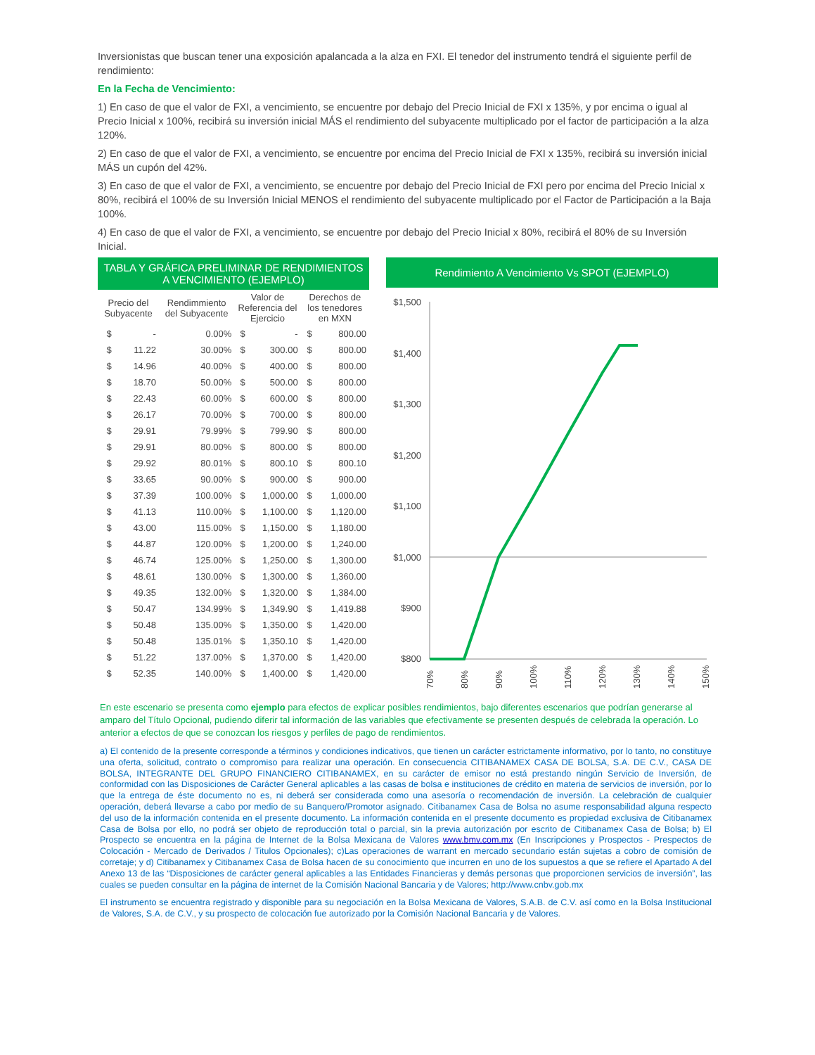Inversionistas que buscan tener una exposición apalancada a la alza en FXI. El tenedor del instrumento tendrá el siguiente perfil de rendimiento:
En la Fecha de Vencimiento:
1) En caso de que el valor de FXI, a vencimiento, se encuentre por debajo del Precio Inicial de FXI x 135%, y por encima o igual al Precio Inicial x 100%, recibirá su inversión inicial MÁS el rendimiento del subyacente multiplicado por el factor de participación a la alza 120%.
2) En caso de que el valor de FXI, a vencimiento, se encuentre por encima del Precio Inicial de FXI x 135%, recibirá su inversión inicial MÁS un cupón del 42%.
3) En caso de que el valor de FXI, a vencimiento, se encuentre por debajo del Precio Inicial de FXI pero por encima del Precio Inicial x 80%, recibirá el 100% de su Inversión Inicial MENOS el rendimiento del subyacente multiplicado por el Factor de Participación a la Baja 100%.
4) En caso de que el valor de FXI, a vencimiento, se encuentre por debajo del Precio Inicial x 80%, recibirá el 80% de su Inversión Inicial.
TABLA Y GRÁFICA PRELIMINAR DE RENDIMIENTOS A VENCIMIENTO (EJEMPLO)
| Precio del Subyacente | | Rendimmiento del Subyacente | Valor de Referencia del Ejercicio | | Derechos de los tenedores en MXN | |
| --- | --- | --- | --- | --- | --- | --- |
| $ | - | 0.00% | $ | - | $ | 800.00 |
| $ | 11.22 | 30.00% | $ | 300.00 | $ | 800.00 |
| $ | 14.96 | 40.00% | $ | 400.00 | $ | 800.00 |
| $ | 18.70 | 50.00% | $ | 500.00 | $ | 800.00 |
| $ | 22.43 | 60.00% | $ | 600.00 | $ | 800.00 |
| $ | 26.17 | 70.00% | $ | 700.00 | $ | 800.00 |
| $ | 29.91 | 79.99% | $ | 799.90 | $ | 800.00 |
| $ | 29.91 | 80.00% | $ | 800.00 | $ | 800.00 |
| $ | 29.92 | 80.01% | $ | 800.10 | $ | 800.10 |
| $ | 33.65 | 90.00% | $ | 900.00 | $ | 900.00 |
| $ | 37.39 | 100.00% | $ | 1,000.00 | $ | 1,000.00 |
| $ | 41.13 | 110.00% | $ | 1,100.00 | $ | 1,120.00 |
| $ | 43.00 | 115.00% | $ | 1,150.00 | $ | 1,180.00 |
| $ | 44.87 | 120.00% | $ | 1,200.00 | $ | 1,240.00 |
| $ | 46.74 | 125.00% | $ | 1,250.00 | $ | 1,300.00 |
| $ | 48.61 | 130.00% | $ | 1,300.00 | $ | 1,360.00 |
| $ | 49.35 | 132.00% | $ | 1,320.00 | $ | 1,384.00 |
| $ | 50.47 | 134.99% | $ | 1,349.90 | $ | 1,419.88 |
| $ | 50.48 | 135.00% | $ | 1,350.00 | $ | 1,420.00 |
| $ | 50.48 | 135.01% | $ | 1,350.10 | $ | 1,420.00 |
| $ | 51.22 | 137.00% | $ | 1,370.00 | $ | 1,420.00 |
| $ | 52.35 | 140.00% | $ | 1,400.00 | $ | 1,420.00 |
Rendimiento A Vencimiento Vs SPOT (EJEMPLO)
$1,500
$1,400
$1,300
$1,200
$1,100
$1,000
$900
$800
70%
80%
90%
100%
110%
120%
130%
140%
150%
En este escenario se presenta como ejemplo para efectos de explicar posibles rendimientos, bajo diferentes escenarios que podrían generarse al amparo del Título Opcional, pudiendo diferir tal información de las variables que efectivamente se presenten después de celebrada la operación. Lo anterior a efectos de que se conozcan los riesgos y perfiles de pago de rendimientos.
a) El contenido de la presente corresponde a términos y condiciones indicativos, que tienen un carácter estrictamente informativo, por lo tanto, no constituye una oferta, solicitud, contrato o compromiso para realizar una operación. En consecuencia CITIBANAMEX CASA DE BOLSA, S.A. DE C.V., CASA DE BOLSA, INTEGRANTE DEL GRUPO FINANCIERO CITIBANAMEX, en su carácter de emisor no está prestando ningún Servicio de Inversión, de conformidad con las Disposiciones de Carácter General aplicables a las casas de bolsa e instituciones de crédito en materia de servicios de inversión, por lo que la entrega de éste documento no es, ni deberá ser considerada como una asesoría o recomendación de inversión. La celebración de cualquier operación, deberá llevarse a cabo por medio de su Banquero/Promotor asignado. Citibanamex Casa de Bolsa no asume responsabilidad alguna respecto del uso de la información contenida en el presente documento. La información contenida en el presente documento es propiedad exclusiva de Citibanamex Casa de Bolsa por ello, no podrá ser objeto de reproducción total o parcial, sin la previa autorización por escrito de Citibanamex Casa de Bolsa; b) El Prospecto se encuentra en la página de Internet de la Bolsa Mexicana de Valores www.bmv.com.mx (En Inscripciones y Prospectos - Prespectos de Colocación - Mercado de Derivados / Titulos Opcionales); c)Las operaciones de warrant en mercado secundario están sujetas a cobro de comisión de corretaje; y d) Citibanamex y Citibanamex Casa de Bolsa hacen de su conocimiento que incurren en uno de los supuestos a que se refiere el Apartado A del Anexo 13 de las “Disposiciones de carácter general aplicables a las Entidades Financieras y demás personas que proporcionen servicios de inversión”, las cuales se pueden consultar en la página de internet de la Comisión Nacional Bancaria y de Valores; http://www.cnbv.gob.mx
El instrumento se encuentra registrado y disponible para su negociación en la Bolsa Mexicana de Valores, S.A.B. de C.V. así como en la Bolsa Institucional de Valores, S.A. de C.V., y su prospecto de colocación fue autorizado por la Comisión Nacional Bancaria y de Valores.